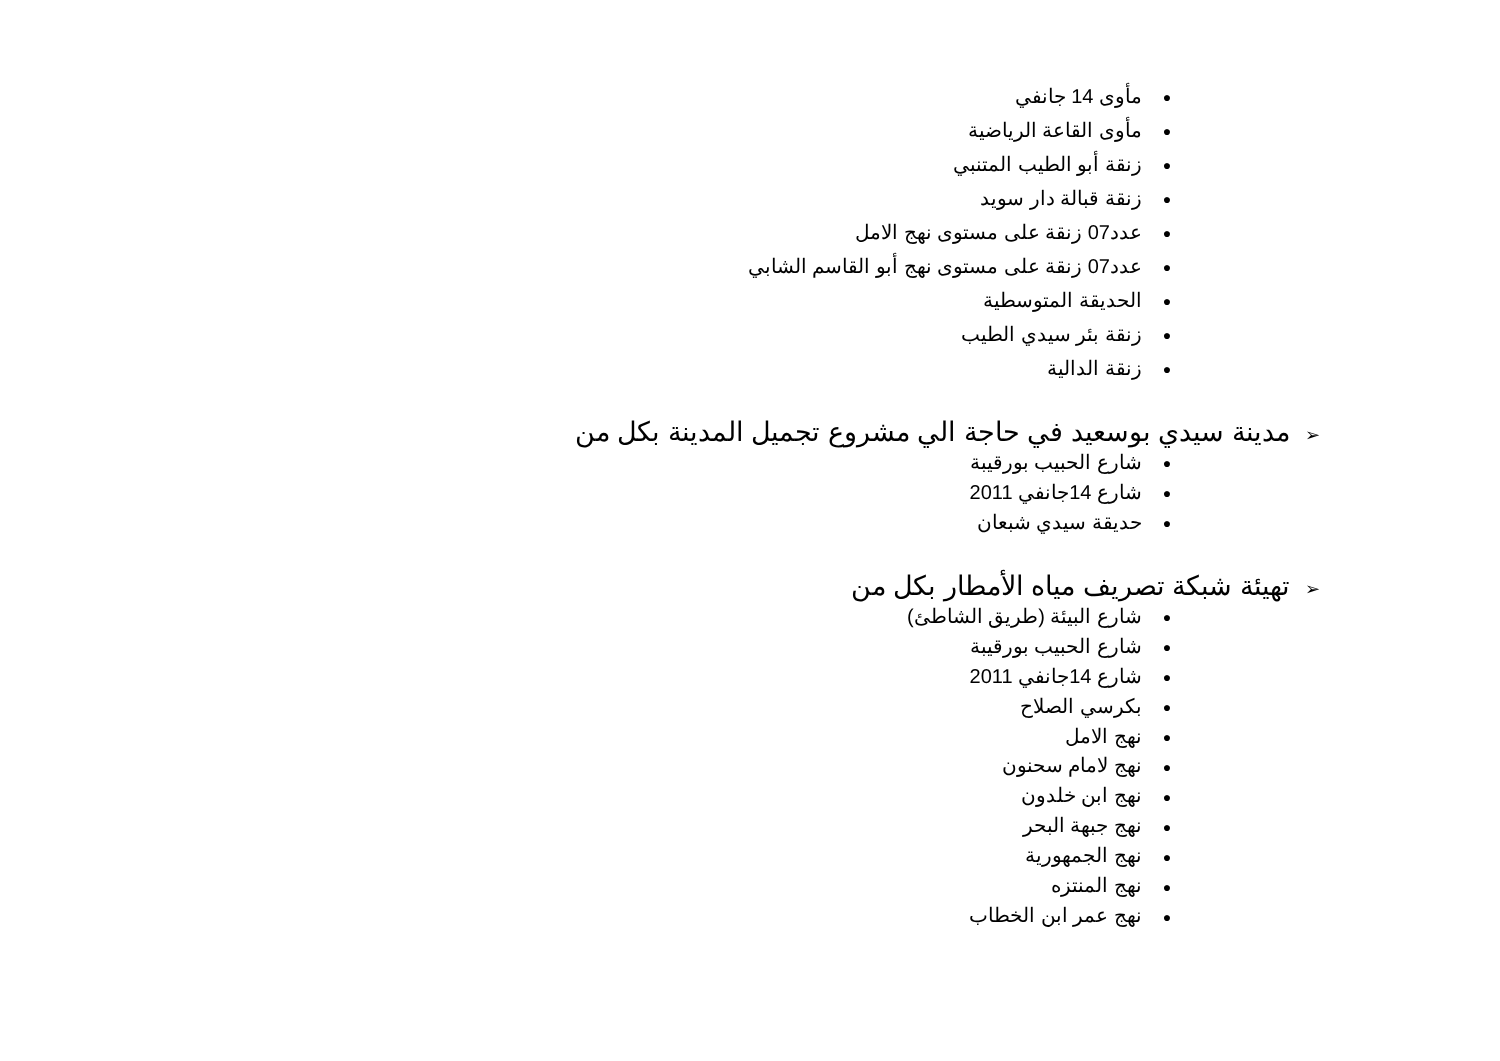● مأوى 14 جانفي
● مأوى القاعة الرياضية
● زنقة أبو الطيب المتنبي
● زنقة قبالة دار سويد
● عدد07 زنقة على مستوى نهج الامل
● عدد07 زنقة على مستوى نهج أبو القاسم الشابي
● الحديقة المتوسطية
● زنقة بئر سيدي الطيب
● زنقة الدالية
➢ مدينة سيدي بوسعيد في حاجة الي مشروع تجميل المدينة بكل من
● شارع الحبيب بورقيبة
● شارع 14جانفي 2011
● حديقة سيدي شبعان
➢ تهيئة شبكة تصريف مياه الأمطار بكل من
● شارع البيئة (طريق الشاطئ)
● شارع الحبيب بورقيبة
● شارع 14جانفي 2011
● بكرسي الصلاح
● نهج الامل
● نهج لامام سحنون
● نهج ابن خلدون
● نهج جبهة البحر
● نهج الجمهورية
● نهج المنتزه
● نهج عمر ابن الخطاب